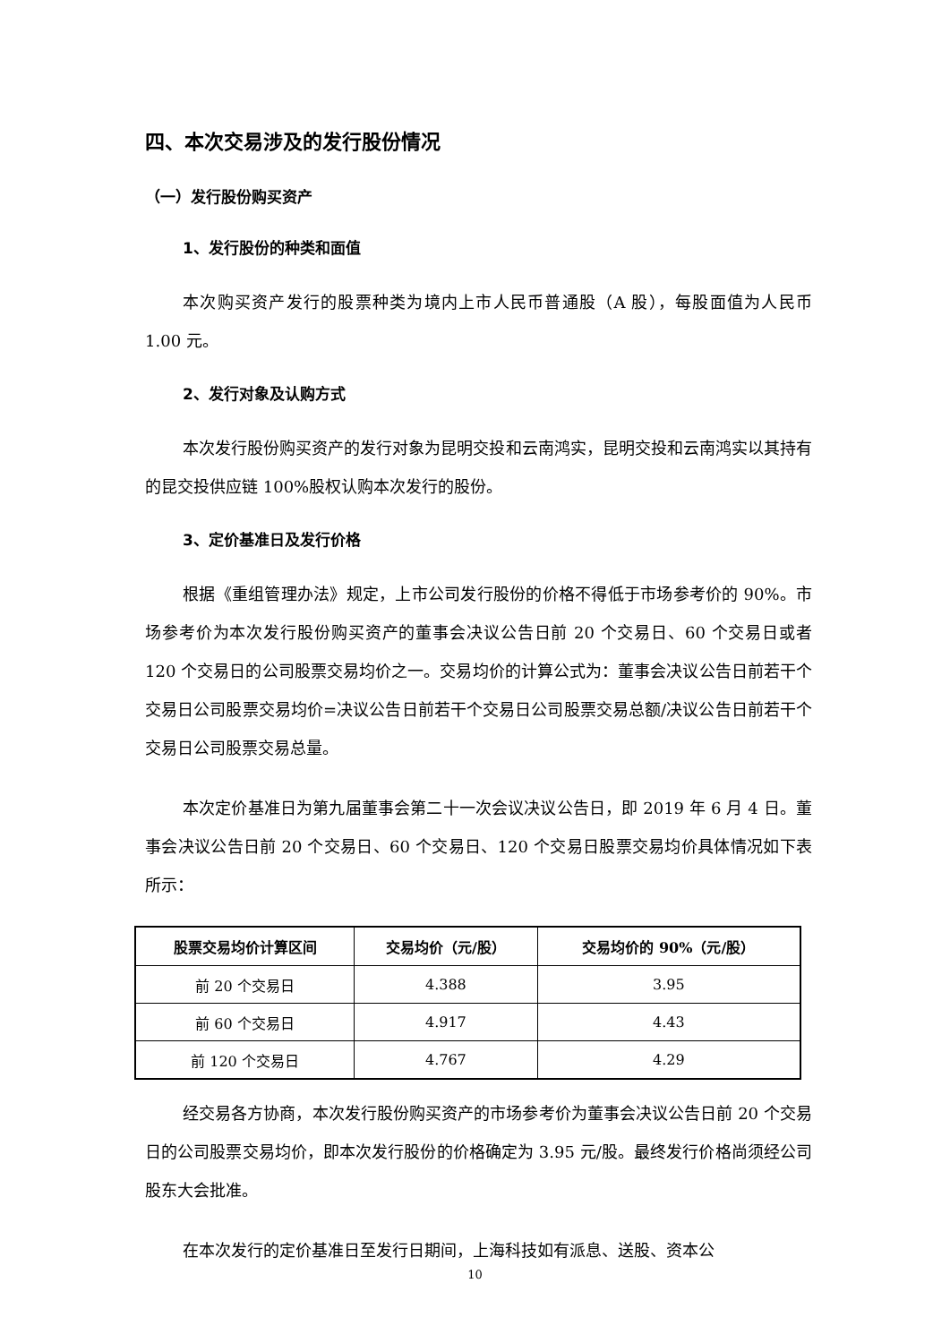四、本次交易涉及的发行股份情况
（一）发行股份购买资产
1、发行股份的种类和面值
本次购买资产发行的股票种类为境内上市人民币普通股（A 股），每股面值为人民币 1.00 元。
2、发行对象及认购方式
本次发行股份购买资产的发行对象为昆明交投和云南鸿实，昆明交投和云南鸿实以其持有的昆交投供应链 100%股权认购本次发行的股份。
3、定价基准日及发行价格
根据《重组管理办法》规定，上市公司发行股份的价格不得低于市场参考价的 90%。市场参考价为本次发行股份购买资产的董事会决议公告日前 20 个交易日、60 个交易日或者 120 个交易日的公司股票交易均价之一。交易均价的计算公式为：董事会决议公告日前若干个交易日公司股票交易均价=决议公告日前若干个交易日公司股票交易总额/决议公告日前若干个交易日公司股票交易总量。
本次定价基准日为第九届董事会第二十一次会议决议公告日，即 2019 年 6 月 4 日。董事会决议公告日前 20 个交易日、60 个交易日、120 个交易日股票交易均价具体情况如下表所示：
| 股票交易均价计算区间 | 交易均价（元/股） | 交易均价的 90%（元/股） |
| --- | --- | --- |
| 前 20 个交易日 | 4.388 | 3.95 |
| 前 60 个交易日 | 4.917 | 4.43 |
| 前 120 个交易日 | 4.767 | 4.29 |
经交易各方协商，本次发行股份购买资产的市场参考价为董事会决议公告日前 20 个交易日的公司股票交易均价，即本次发行股份的价格确定为 3.95 元/股。最终发行价格尚须经公司股东大会批准。
在本次发行的定价基准日至发行日期间，上海科技如有派息、送股、资本公
10